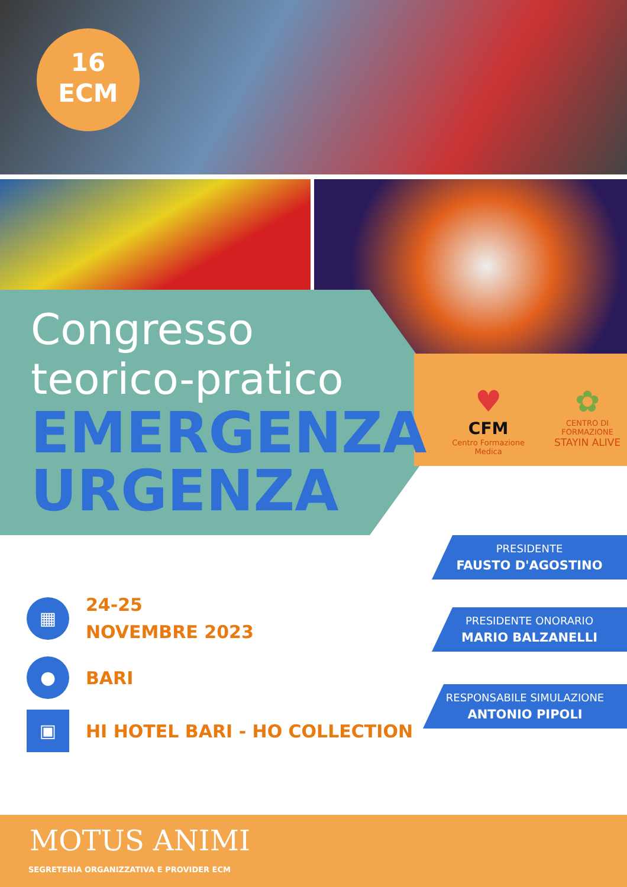16
ECM
Congresso
teorico-pratico
EMERGENZA
URGENZA
♥
CFM
Centro Formazione Medica
✿
CENTRO DI FORMAZIONE
STAYIN ALIVE
PRESIDENTE
FAUSTO D'AGOSTINO
PRESIDENTE ONORARIO
MARIO BALZANELLI
RESPONSABILE SIMULAZIONE
ANTONIO PIPOLI
▦
24-25
NOVEMBRE 2023
●
BARI
▣
HI HOTEL BARI - HO COLLECTION
MOTUS ANIMI
SEGRETERIA ORGANIZZATIVA E PROVIDER ECM